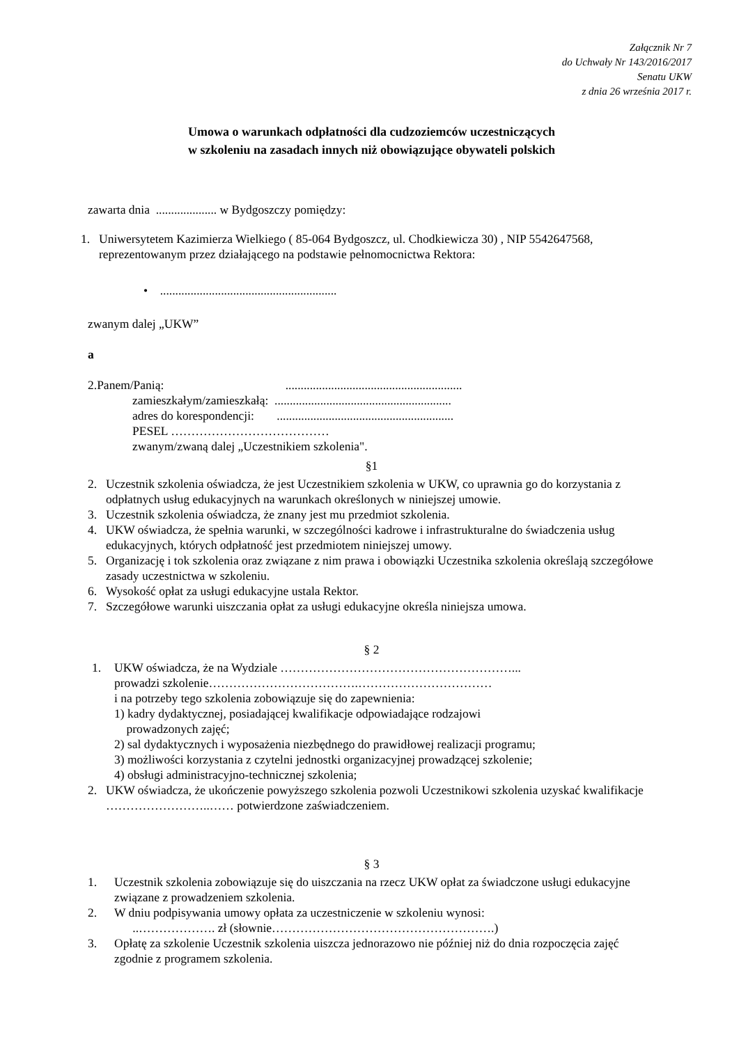Załącznik Nr 7
do Uchwały Nr 143/2016/2017
Senatu UKW
z dnia 26 września 2017 r.
Umowa o warunkach odpłatności dla cudzoziemców uczestniczących
w szkoleniu na zasadach innych niż obowiązujące obywateli polskich
zawarta dnia .................... w Bydgoszczy pomiędzy:
1. Uniwersytetem Kazimierza Wielkiego ( 85-064 Bydgoszcz, ul. Chodkiewicza 30) , NIP 5542647568, reprezentowanym przez działającego na podstawie pełnomocnictwa Rektora:
• ..........................................................
zwanym dalej „UKW”
a
2.Panem/Panią: ..........................................................
zamieszkałym/zamieszkałą: ..........................................................
adres do korespondencji: ..........................................................
PESEL …………………………………
zwanym/zwaną dalej „Uczestnikiem szkolenia".
§1
2. Uczestnik szkolenia oświadcza, że jest Uczestnikiem szkolenia w UKW, co uprawnia go do korzystania z odpłatnych usług edukacyjnych na warunkach określonych w niniejszej umowie.
3. Uczestnik szkolenia oświadcza, że znany jest mu przedmiot szkolenia.
4. UKW oświadcza, że spełnia warunki, w szczególności kadrowe i infrastrukturalne do świadczenia usług edukacyjnych, których odpłatność jest przedmiotem niniejszej umowy.
5. Organizację i tok szkolenia oraz związane z nim prawa i obowiązki Uczestnika szkolenia określają szczegółowe zasady uczestnictwa w szkoleniu.
6. Wysokość opłat za usługi edukacyjne ustala Rektor.
7. Szczegółowe warunki uiszczania opłat za usługi edukacyjne określa niniejsza umowa.
§ 2
1. UKW oświadcza, że na Wydziale …………………………………………………...
prowadzi szkolenie……………………………….……………………………
i na potrzeby tego szkolenia zobowiązuje się do zapewnienia:
1) kadry dydaktycznej, posiadającej kwalifikacje odpowiadające rodzajowi
prowadzonych zajęć;
2) sal dydaktycznych i wyposażenia niezbędnego do prawidłowej realizacji programu;
3) możliwości korzystania z czytelni jednostki organizacyjnej prowadzącej szkolenie;
4) obsługi administracyjno-technicznej szkolenia;
2. UKW oświadcza, że ukończenie powyższego szkolenia pozwoli Uczestnikowi szkolenia uzyskać kwalifikacje ……………………..…… potwierdzone zaświadczeniem.
§ 3
1. Uczestnik szkolenia zobowiązuje się do uiszczania na rzecz UKW opłat za świadczone usługi edukacyjne związane z prowadzeniem szkolenia.
2. W dniu podpisywania umowy opłata za uczestniczenie w szkoleniu wynosi:
..………………. zł (słownie……………………………………………….)
3. Opłatę za szkolenie Uczestnik szkolenia uiszcza jednorazowo nie później niż do dnia rozpoczęcia zajęć zgodnie z programem szkolenia.